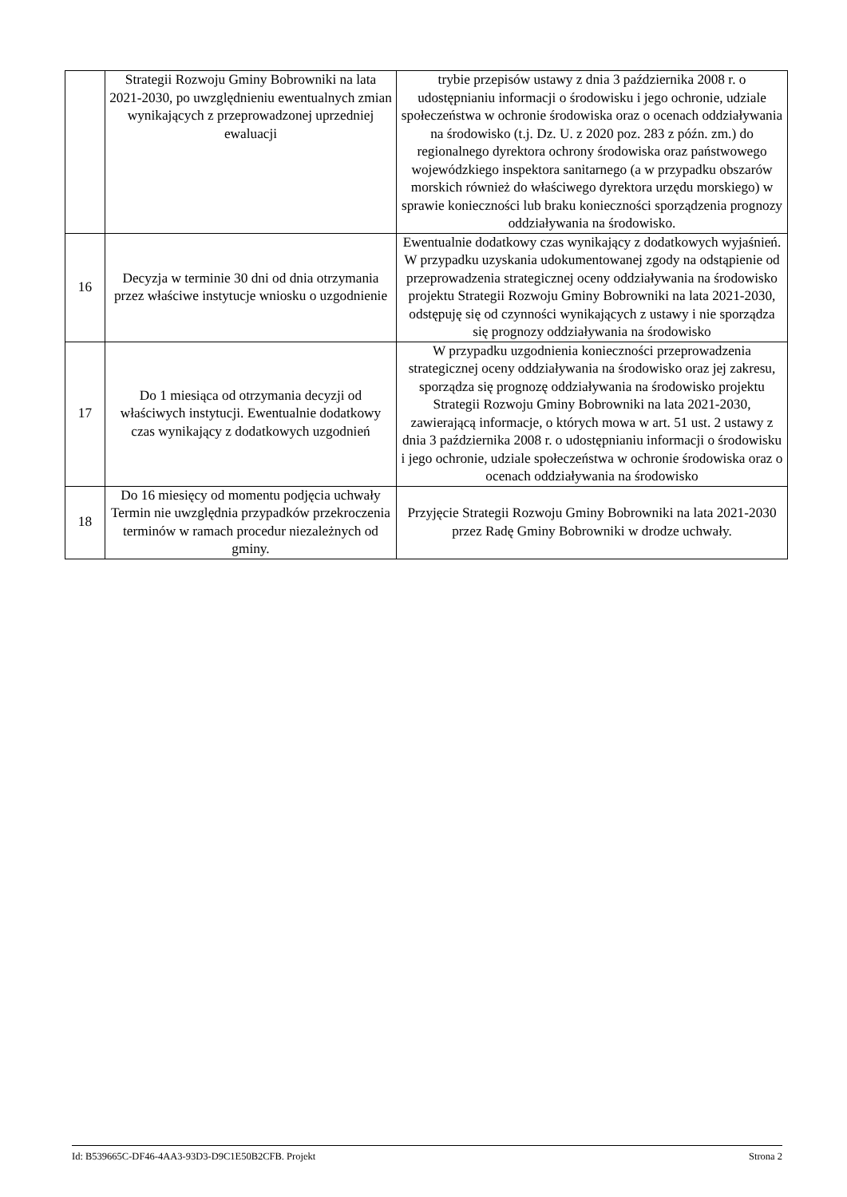| | Strategii Rozwoju Gminy Bobrowniki na lata 2021-2030, po uwzględnieniu ewentualnych zmian wynikających z przeprowadzonej uprzedniej ewaluacji | trybie przepisów ustawy z dnia 3 października 2008 r. o udostępnianiu informacji o środowisku i jego ochronie, udziale społeczeństwa w ochronie środowiska oraz o ocenach oddziaływania na środowisko (t.j. Dz. U. z 2020 poz. 283 z późn. zm.) do regionalnego dyrektora ochrony środowiska oraz państwowego wojewódzkiego inspektora sanitarnego (a w przypadku obszarów morskich również do właściwego dyrektora urzędu morskiego) w sprawie konieczności lub braku konieczności sporządzenia prognozy oddziaływania na środowisko. |
| 16 | Decyzja w terminie 30 dni od dnia otrzymania przez właściwe instytucje wniosku o uzgodnienie | Ewentualnie dodatkowy czas wynikający z dodatkowych wyjaśnień. W przypadku uzyskania udokumentowanej zgody na odstąpienie od przeprowadzenia strategicznej oceny oddziaływania na środowisko projektu Strategii Rozwoju Gminy Bobrowniki na lata 2021-2030, odstępuję się od czynności wynikających z ustawy i nie sporządza się prognozy oddziaływania na środowisko |
| 17 | Do 1 miesiąca od otrzymania decyzji od właściwych instytucji. Ewentualnie dodatkowy czas wynikający z dodatkowych uzgodnień | W przypadku uzgodnienia konieczności przeprowadzenia strategicznej oceny oddziaływania na środowisko oraz jej zakresu, sporządza się prognozę oddziaływania na środowisko projektu Strategii Rozwoju Gminy Bobrowniki na lata 2021-2030, zawierającą informacje, o których mowa w art. 51 ust. 2 ustawy z dnia 3 października 2008 r. o udostępnianiu informacji o środowisku i jego ochronie, udziale społeczeństwa w ochronie środowiska oraz o ocenach oddziaływania na środowisko |
| 18 | Do 16 miesięcy od momentu podjęcia uchwały Termin nie uwzględnia przypadków przekroczenia terminów w ramach procedur niezależnych od gminy. | Przyjęcie Strategii Rozwoju Gminy Bobrowniki na lata 2021-2030 przez Radę Gminy Bobrowniki w drodze uchwały. |
Id: B539665C-DF46-4AA3-93D3-D9C1E50B2CFB. Projekt Strona 2